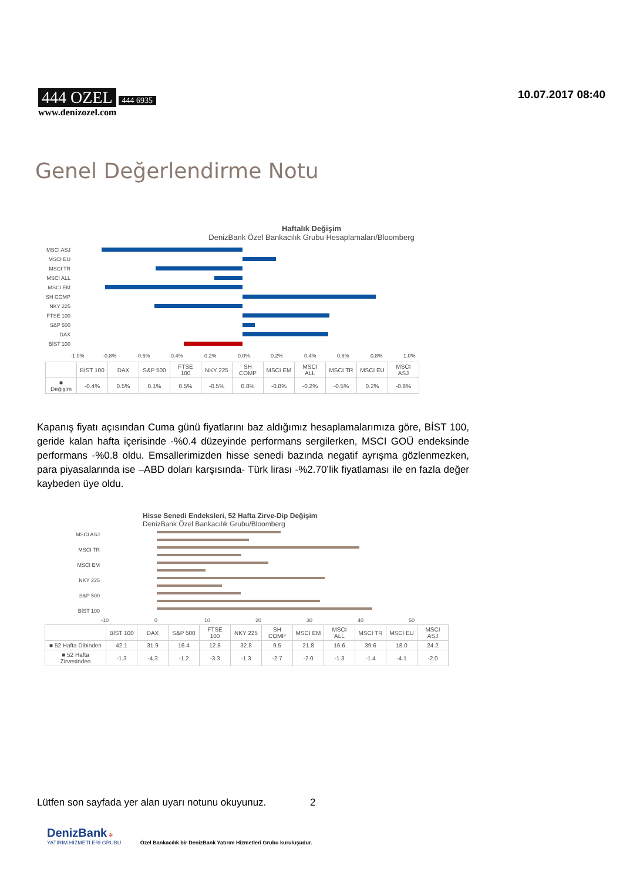444 OZEL 444 6935
www.denizozel.com
10.07.2017 08:40
Genel Değerlendirme Notu
Haftalık Değişim
DenizBank Özel Bankacılık Grubu Hesaplamaları/Bloomberg
MSCI ASJ
MSCI EU
MSCI TR
MSCI ALL
MSCI EM
SH COMP
NKY 225
FTSE 100
S&P 500
DAX
BİST 100
-1.0%
-0.8%
-0.6%
-0.4%
-0.2%
0.0%
0.2%
0.4%
0.6%
0.8%
1.0%
| | BİST 100 | DAX | S&P 500 | FTSE 100 | NKY 225 | SH COMP | MSCI EM | MSCI ALL | MSCI TR | MSCI EU | MSCI ASJ |
| --- | --- | --- | --- | --- | --- | --- | --- | --- | --- | --- | --- |
| ■ Değişim | -0.4% | 0.5% | 0.1% | 0.5% | -0.5% | 0.8% | -0.8% | -0.2% | -0.5% | 0.2% | -0.8% |
Kapanış fiyatı açısından Cuma günü fiyatlarını baz aldığımız hesaplamalarımıza göre, BİST 100, geride kalan hafta içerisinde -%0.4 düzeyinde performans sergilerken, MSCI GOÜ endeksinde performans -%0.8 oldu. Emsallerimizden hisse senedi bazında negatif ayrışma gözlenmezken, para piyasalarında ise –ABD doları karşısında- Türk lirası -%2.70’lik fiyatlaması ile en fazla değer kaybeden üye oldu.
Hisse Senedi Endeksleri, 52 Hafta Zirve-Dip Değişim
DenizBank Özel Bankacılık Grubu/Bloomberg
MSCI ASJ
MSCI TR
MSCI EM
NKY 225
S&P 500
BİST 100
-10
0
10
20
30
40
50
| | BİST 100 | DAX | S&P 500 | FTSE 100 | NKY 225 | SH COMP | MSCI EM | MSCI ALL | MSCI TR | MSCI EU | MSCI ASJ |
| --- | --- | --- | --- | --- | --- | --- | --- | --- | --- | --- | --- |
| ■ 52 Hafta Dibinden | 42.1 | 31.9 | 16.4 | 12.8 | 32.8 | 9.5 | 21.8 | 16.6 | 39.6 | 18.0 | 24.2 |
| ■ 52 Hafta Zirvesinden | -1.3 | -4.3 | -1.2 | -3.3 | -1.3 | -2.7 | -2.0 | -1.3 | -1.4 | -4.1 | -2.0 |
Lütfen son sayfada yer alan uyarı notunu okuyunuz. 2
DenizBank ✲
YATIRIM HİZMETLERİ GRUBU Özel Bankacılık bir DenizBank Yatırım Hizmetleri Grubu kuruluşudur.